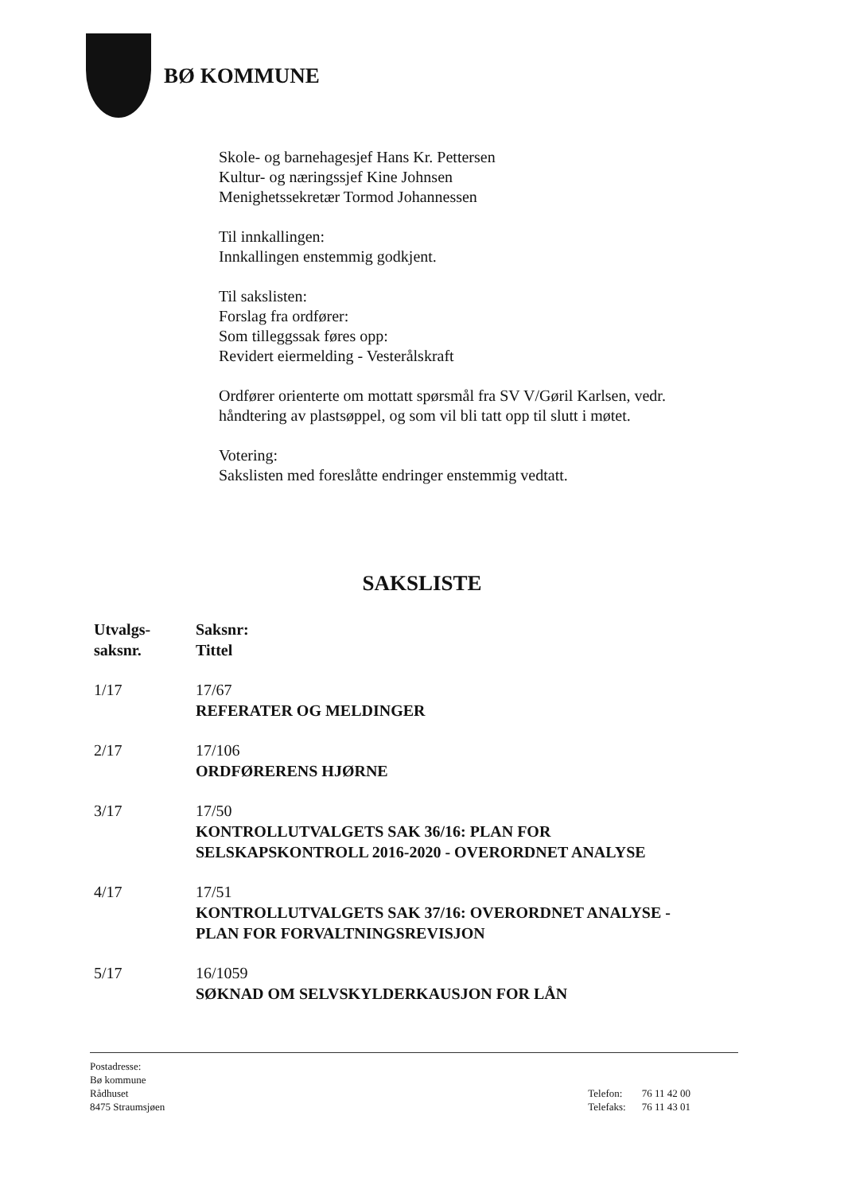BØ KOMMUNE
Skole- og barnehagesjef Hans Kr. Pettersen
Kultur- og næringssjef Kine Johnsen
Menighetssekretær Tormod Johannessen
Til innkallingen:
Innkallingen enstemmig godkjent.
Til sakslisten:
Forslag fra ordfører:
Som tilleggssak føres opp:
Revidert eiermelding - Vesterålskraft
Ordfører orienterte om mottatt spørsmål fra SV V/Gøril Karlsen, vedr. håndtering av plastsøppel, og som vil bli tatt opp til slutt i møtet.
Votering:
Sakslisten med foreslåtte endringer enstemmig vedtatt.
SAKSLISTE
| Utvalgs- saksnr. | Saksnr: Tittel |
| --- | --- |
| 1/17 | 17/67 REFERATER OG MELDINGER |
| 2/17 | 17/106 ORDFØRERENS HJØRNE |
| 3/17 | 17/50 KONTROLLUTVALGETS SAK 36/16: PLAN FOR SELSKAPSKONTROLL 2016-2020 - OVERORDNET ANALYSE |
| 4/17 | 17/51 KONTROLLUTVALGETS SAK 37/16: OVERORDNET ANALYSE - PLAN FOR FORVALTNINGSREVISJON |
| 5/17 | 16/1059 SØKNAD OM SELVSKYLDERKAUSJON FOR LÅN |
Postadresse:
Bø kommune
Rådhuset
8475 Straumsjøen
| Telefon: | 76 11 42 00 |
| Telefaks: | 76 11 43 01 |